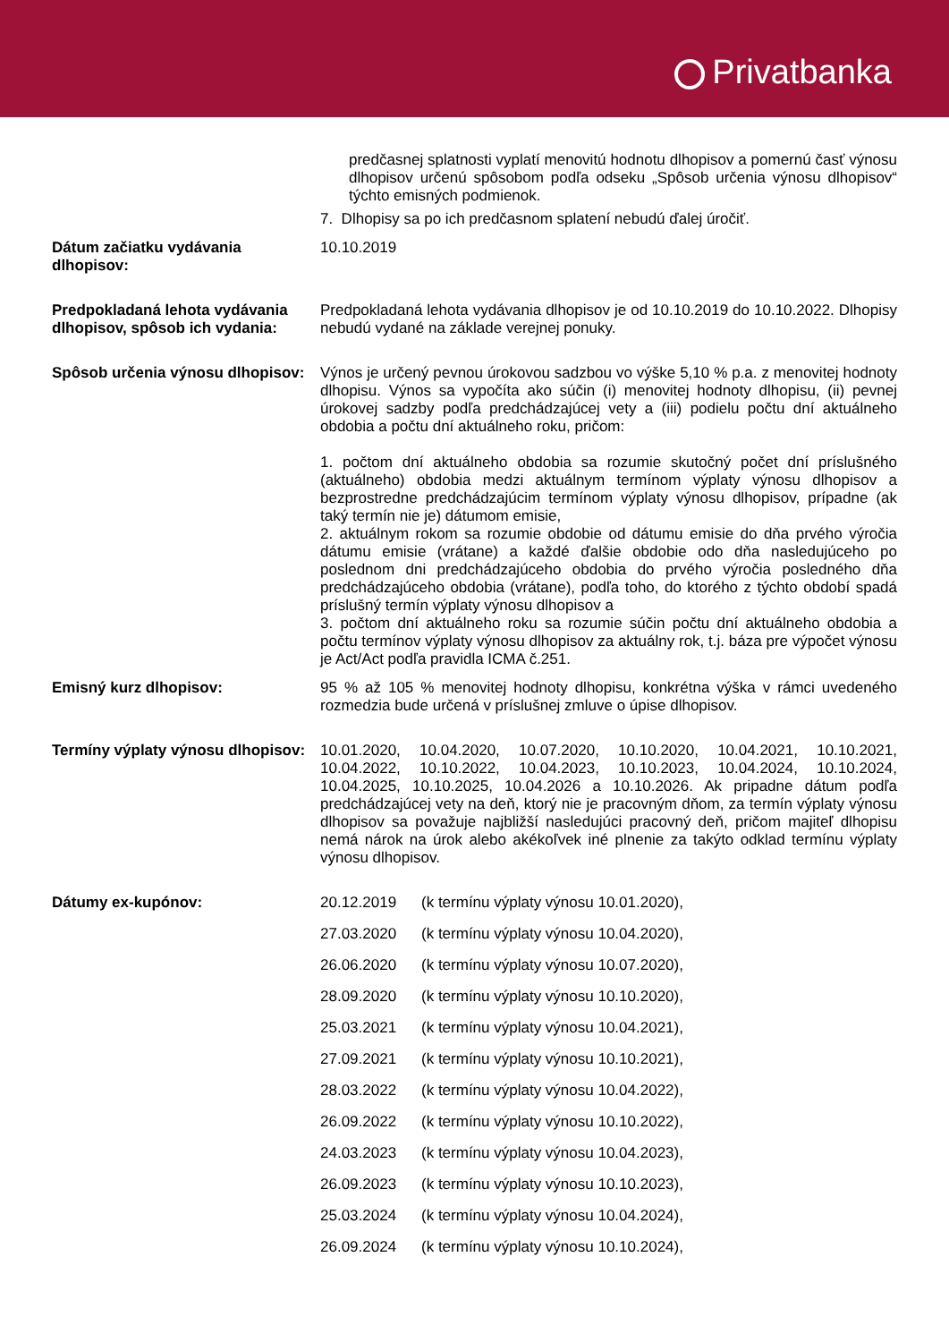Privatbanka
predčasnej splatnosti vyplatí menovitú hodnotu dlhopisov a pomernú časť výnosu dlhopisov určenú spôsobom podľa odseku „Spôsob určenia výnosu dlhopisov“ týchto emisných podmienok.
7. Dlhopisy sa po ich predčasnom splatení nebudú ďalej úročiť.
Dátum začiatku vydávania dlhopisov:
10.10.2019
Predpokladaná lehota vydávania dlhopisov, spôsob ich vydania:
Predpokladaná lehota vydávania dlhopisov je od 10.10.2019 do 10.10.2022. Dlhopisy nebudú vydané na základe verejnej ponuky.
Spôsob určenia výnosu dlhopisov:
Výnos je určený pevnou úrokovou sadzbou vo výške 5,10 % p.a. z menovitej hodnoty dlhopisu. Výnos sa vypočíta ako súčin (i) menovitej hodnoty dlhopisu, (ii) pevnej úrokovej sadzby podľa predchádzajúcej vety a (iii) podielu počtu dní aktuálneho obdobia a počtu dní aktuálneho roku, pričom:
1. počtom dní aktuálneho obdobia sa rozumie skutočný počet dní príslušného (aktuálneho) obdobia medzi aktuálnym termínom výplaty výnosu dlhopisov a bezprostredne predchádzajúcim termínom výplaty výnosu dlhopisov, prípadne (ak taký termín nie je) dátumom emisie,
2. aktuálnym rokom sa rozumie obdobie od dátumu emisie do dňa prvého výročia dátumu emisie (vrátane) a každé ďalšie obdobie odo dňa nasledujúceho po poslednom dni predchádzajúceho obdobia do prvého výročia posledného dňa predchádzajúceho obdobia (vrátane), podľa toho, do ktorého z týchto období spadá príslušný termín výplaty výnosu dlhopisov a
3. počtom dní aktuálneho roku sa rozumie súčin počtu dní aktuálneho obdobia a počtu termínov výplaty výnosu dlhopisov za aktuálny rok, t.j. báza pre výpočet výnosu je Act/Act podľa pravidla ICMA č.251.
Emisný kurz dlhopisov: 95 % až 105 % menovitej hodnoty dlhopisu, konkrétna výška v rámci uvedeného rozmedzia bude určená v príslušnej zmluve o úpise dlhopisov.
Termíny výplaty výnosu dlhopisov:
10.01.2020, 10.04.2020, 10.07.2020, 10.10.2020, 10.04.2021, 10.10.2021, 10.04.2022, 10.10.2022, 10.04.2023, 10.10.2023, 10.04.2024, 10.10.2024, 10.04.2025, 10.10.2025, 10.04.2026 a 10.10.2026. Ak pripadne dátum podľa predchádzajúcej vety na deň, ktorý nie je pracovným dňom, za termín výplaty výnosu dlhopisov sa považuje najbližší nasledujúci pracovný deň, pričom majiteľ dlhopisu nemá nárok na úrok alebo akékoľvek iné plnenie za takýto odklad termínu výplaty výnosu dlhopisov.
Dátumy ex-kupónov: 20.12.2019 (k termínu výplaty výnosu 10.01.2020),
27.03.2020 (k termínu výplaty výnosu 10.04.2020),
26.06.2020 (k termínu výplaty výnosu 10.07.2020),
28.09.2020 (k termínu výplaty výnosu 10.10.2020),
25.03.2021 (k termínu výplaty výnosu 10.04.2021),
27.09.2021 (k termínu výplaty výnosu 10.10.2021),
28.03.2022 (k termínu výplaty výnosu 10.04.2022),
26.09.2022 (k termínu výplaty výnosu 10.10.2022),
24.03.2023 (k termínu výplaty výnosu 10.04.2023),
26.09.2023 (k termínu výplaty výnosu 10.10.2023),
25.03.2024 (k termínu výplaty výnosu 10.04.2024),
26.09.2024 (k termínu výplaty výnosu 10.10.2024),